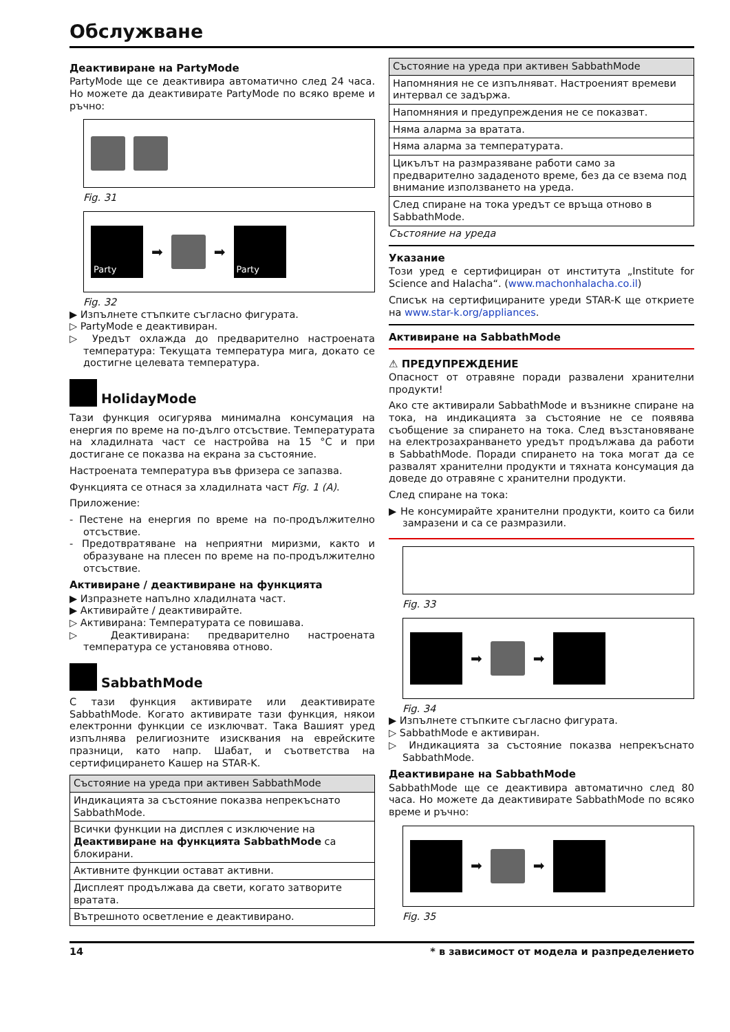Обслужване
Деактивиране на PartyMode
PartyMode ще се деактивира автоматично след 24 часа. Но можете да деактивирате PartyMode по всяко време и ръчно:
Fig. 31
Party
➡ ➡
Party
Fig. 32
▶ Изпълнете стъпките съгласно фигурата.
▷ PartyMode е деактивиран.
▷ Уредът охлажда до предварително настроената температура: Текущата температура мига, докато се достигне целевата температура.
HolidayMode
Тази функция осигурява минимална консумация на енергия по време на по-дълго отсъствие. Температурата на хладилната част се настройва на 15 °C и при достигане се показва на екрана за състояние.
Настроената температура във фризера се запазва.
Функцията се отнася за хладилната част Fig. 1 (A).
Приложение:
- Пестене на енергия по време на по-продължително отсъствие.
- Предотвратяване на неприятни миризми, както и образуване на плесен по време на по-продължително отсъствие.
Активиране / деактивиране на функцията
▶ Изпразнете напълно хладилната част.
▶ Активирайте / деактивирайте.
▷ Активирана: Температурата се повишава.
▷ Деактивирана: предварително настроената температура се установява отново.
SabbathMode
С тази функция активирате или деактивирате SabbathMode. Когато активирате тази функция, някои електронни функции се изключват. Така Вашият уред изпълнява религиозните изисквания на еврейските празници, като напр. Шабат, и съответства на сертифицирането Кашер на STAR-K.
| Състояние на уреда при активен SabbathMode |
| --- |
| Индикацията за състояние показва непрекъснато SabbathMode. |
| Всички функции на дисплея с изключение на Деактивиране на функцията SabbathMode са блокирани. |
| Активните функции остават активни. |
| Дисплеят продължава да свети, когато затворите вратата. |
| Вътрешното осветление е деактивирано. |
| Състояние на уреда при активен SabbathMode |
| --- |
| Напомняния не се изпълняват. Настроеният времеви интервал се задържа. |
| Напомняния и предупреждения не се показват. |
| Няма аларма за вратата. |
| Няма аларма за температурата. |
| Цикълът на размразяване работи само за предварително зададеното време, без да се взема под внимание използването на уреда. |
| След спиране на тока уредът се връща отново в SabbathMode. |
Състояние на уреда
Указание
Този уред е сертифициран от института „Institute for Science and Halacha“. (www.machonhalacha.co.il)
Списък на сертифицираните уреди STAR-K ще откриете на www.star-k.org/appliances.
Активиране на SabbathMode
⚠ ПРЕДУПРЕЖДЕНИЕ
Опасност от отравяне поради развалени хранителни продукти!
Ако сте активирали SabbathMode и възникне спиране на тока, на индикацията за състояние не се появява съобщение за спирането на тока. След възстановяване на електрозахранването уредът продължава да работи в SabbathMode. Поради спирането на тока могат да се развалят хранителни продукти и тяхната консумация да доведе до отравяне с хранителни продукти.
След спиране на тока:
▶ Не консумирайте хранителни продукти, които са били замразени и са се размразили.
Fig. 33
➡ ➡
Fig. 34
▶ Изпълнете стъпките съгласно фигурата.
▷ SabbathMode е активиран.
▷ Индикацията за състояние показва непрекъснато SabbathMode.
Деактивиране на SabbathMode
SabbathMode ще се деактивира автоматично след 80 часа. Но можете да деактивирате SabbathMode по всяко време и ръчно:
➡ ➡
Fig. 35
14 * в зависимост от модела и разпределението